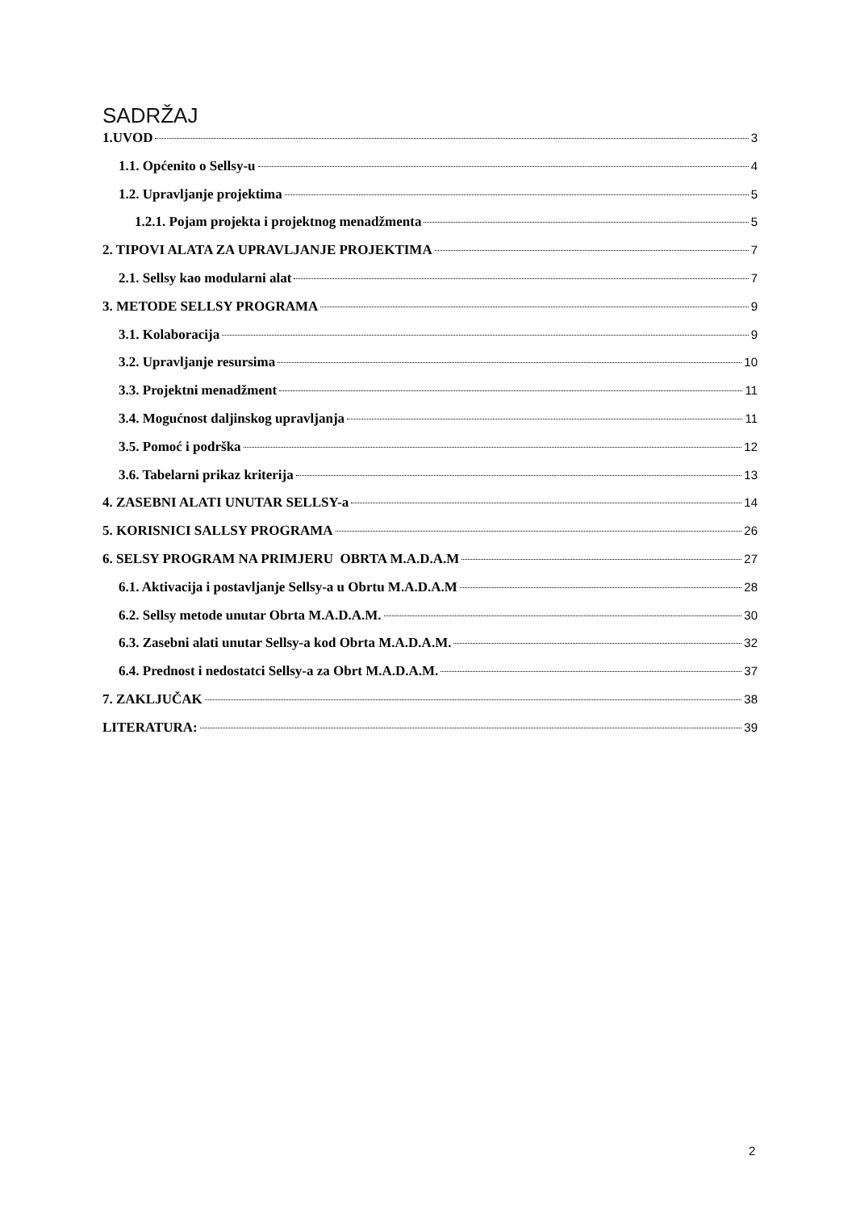SADRŽAJ
1.UVOD 3
1.1. Općenito o Sellsy-u 4
1.2. Upravljanje projektima 5
1.2.1. Pojam projekta i projektnog menadžmenta 5
2. TIPOVI ALATA ZA UPRAVLJANJE PROJEKTIMA 7
2.1. Sellsy kao modularni alat 7
3. METODE SELLSY PROGRAMA 9
3.1. Kolaboracija 9
3.2. Upravljanje resursima 10
3.3. Projektni menadžment 11
3.4. Mogućnost daljinskog upravljanja 11
3.5. Pomoć i podrška 12
3.6. Tabelarni prikaz kriterija 13
4. ZASEBNI ALATI UNUTAR SELLSY-a 14
5. KORISNICI SALLSY PROGRAMA 26
6. SELSY PROGRAM NA PRIMJERU OBRTA M.A.D.A.M 27
6.1. Aktivacija i postavljanje Sellsy-a u Obrtu M.A.D.A.M 28
6.2. Sellsy metode unutar Obrta M.A.D.A.M. 30
6.3. Zasebni alati unutar Sellsy-a kod Obrta M.A.D.A.M. 32
6.4. Prednost i nedostatci Sellsy-a za Obrt M.A.D.A.M. 37
7. ZAKLJUČAK 38
LITERATURA: 39
2